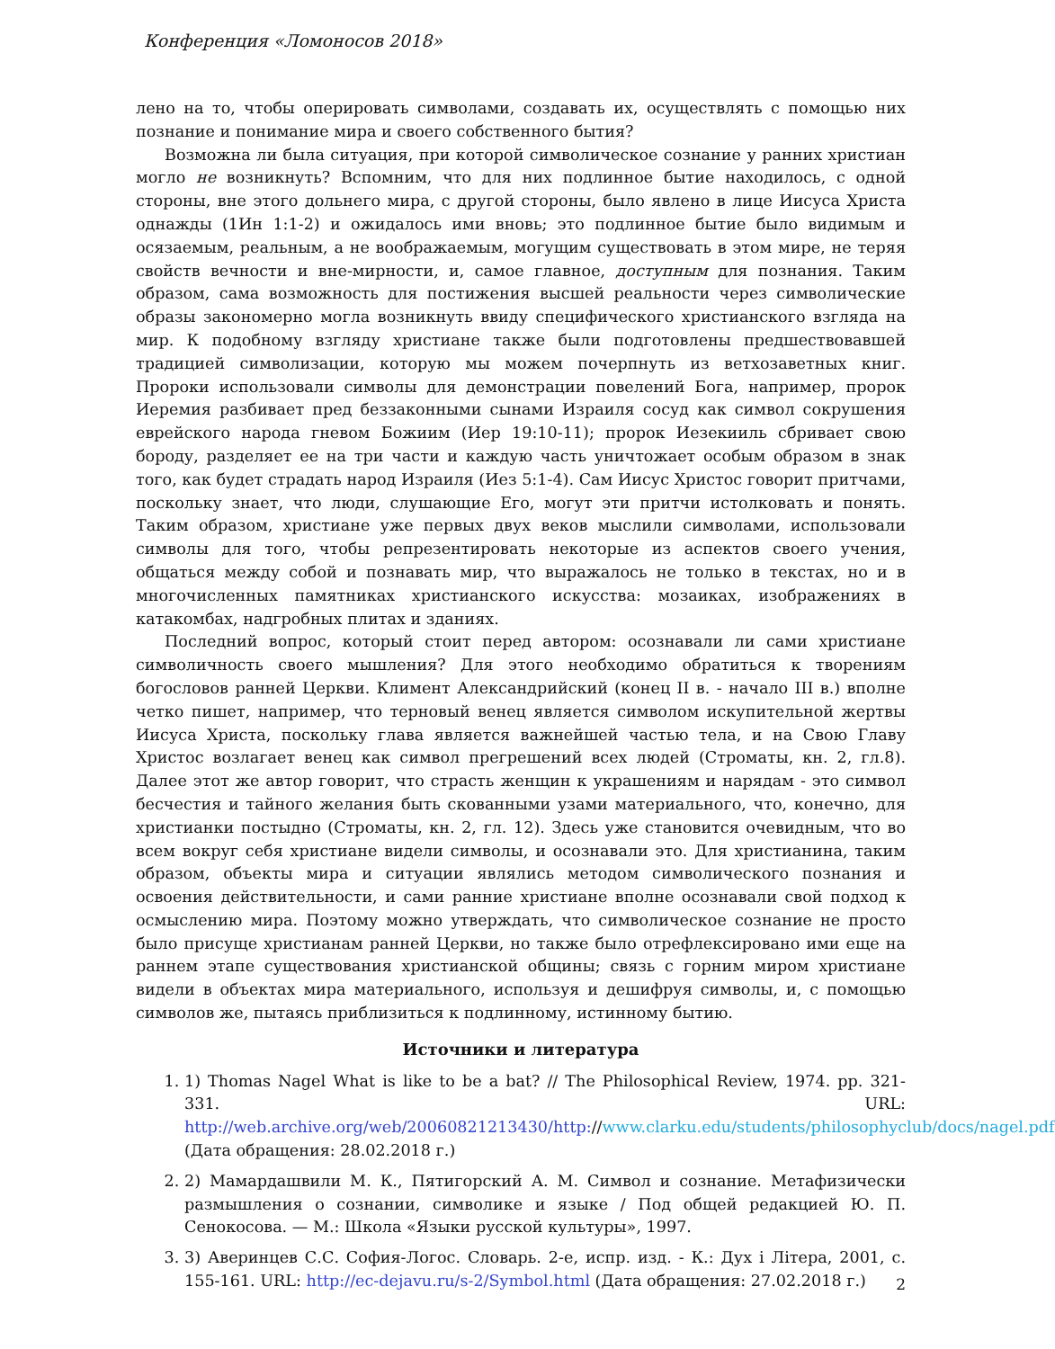Конференция «Ломоносов 2018»
лено на то, чтобы оперировать символами, создавать их, осуществлять с помощью них познание и понимание мира и своего собственного бытия?
Возможна ли была ситуация, при которой символическое сознание у ранних христиан могло не возникнуть? Вспомним, что для них подлинное бытие находилось, с одной стороны, вне этого дольнего мира, с другой стороны, было явлено в лице Иисуса Христа однажды (1Ин 1:1-2) и ожидалось ими вновь; это подлинное бытие было видимым и осязаемым, реальным, а не воображаемым, могущим существовать в этом мире, не теряя свойств вечности и вне-мирности, и, самое главное, доступным для познания. Таким образом, сама возможность для постижения высшей реальности через символические образы закономерно могла возникнуть ввиду специфического христианского взгляда на мир. К подобному взгляду христиане также были подготовлены предшествовавшей традицией символизации, которую мы можем почерпнуть из ветхозаветных книг. Пророки использовали символы для демонстрации повелений Бога, например, пророк Иеремия разбивает пред беззаконными сынами Израиля сосуд как символ сокрушения еврейского народа гневом Божиим (Иер 19:10-11); пророк Иезекииль сбривает свою бороду, разделяет ее на три части и каждую часть уничтожает особым образом в знак того, как будет страдать народ Израиля (Иез 5:1-4). Сам Иисус Христос говорит притчами, поскольку знает, что люди, слушающие Его, могут эти притчи истолковать и понять. Таким образом, христиане уже первых двух веков мыслили символами, использовали символы для того, чтобы репрезентировать некоторые из аспектов своего учения, общаться между собой и познавать мир, что выражалось не только в текстах, но и в многочисленных памятниках христианского искусства: мозаиках, изображениях в катакомбах, надгробных плитах и зданиях.
Последний вопрос, который стоит перед автором: осознавали ли сами христиане символичность своего мышления? Для этого необходимо обратиться к творениям богословов ранней Церкви. Климент Александрийский (конец II в. - начало III в.) вполне четко пишет, например, что терновый венец является символом искупительной жертвы Иисуса Христа, поскольку глава является важнейшей частью тела, и на Свою Главу Христос возлагает венец как символ прегрешений всех людей (Строматы, кн. 2, гл.8). Далее этот же автор говорит, что страсть женщин к украшениям и нарядам - это символ бесчестия и тайного желания быть скованными узами материального, что, конечно, для христианки постыдно (Строматы, кн. 2, гл. 12). Здесь уже становится очевидным, что во всем вокруг себя христиане видели символы, и осознавали это. Для христианина, таким образом, объекты мира и ситуации являлись методом символического познания и освоения действительности, и сами ранние христиане вполне осознавали свой подход к осмыслению мира. Поэтому можно утверждать, что символическое сознание не просто было присуще христианам ранней Церкви, но также было отрефлексировано ими еще на раннем этапе существования христианской общины; связь с горним миром христиане видели в объектах мира материального, используя и дешифруя символы, и, с помощью символов же, пытаясь приблизиться к подлинному, истинному бытию.
Источники и литература
1. 1) Thomas Nagel What is like to be a bat? // The Philosophical Review, 1974. pp. 321-331. URL: http://web.archive.org/web/20060821213430/http://www.clarku.edu/students/philosophyclub/docs/nagel.pdf (Дата обращения: 28.02.2018 г.)
2. 2) Мамардашвили М. К., Пятигорский А. М. Символ и сознание. Метафизически размышления о сознании, символике и языке / Под общей редакцией Ю. П. Сенокосова. — М.: Школа «Языки русской культуры», 1997.
3. 3) Аверинцев С.С. София-Логос. Словарь. 2-е, испр. изд. - К.: Дух і Літера, 2001, с. 155-161. URL: http://ec-dejavu.ru/s-2/Symbol.html (Дата обращения: 27.02.2018 г.)
2